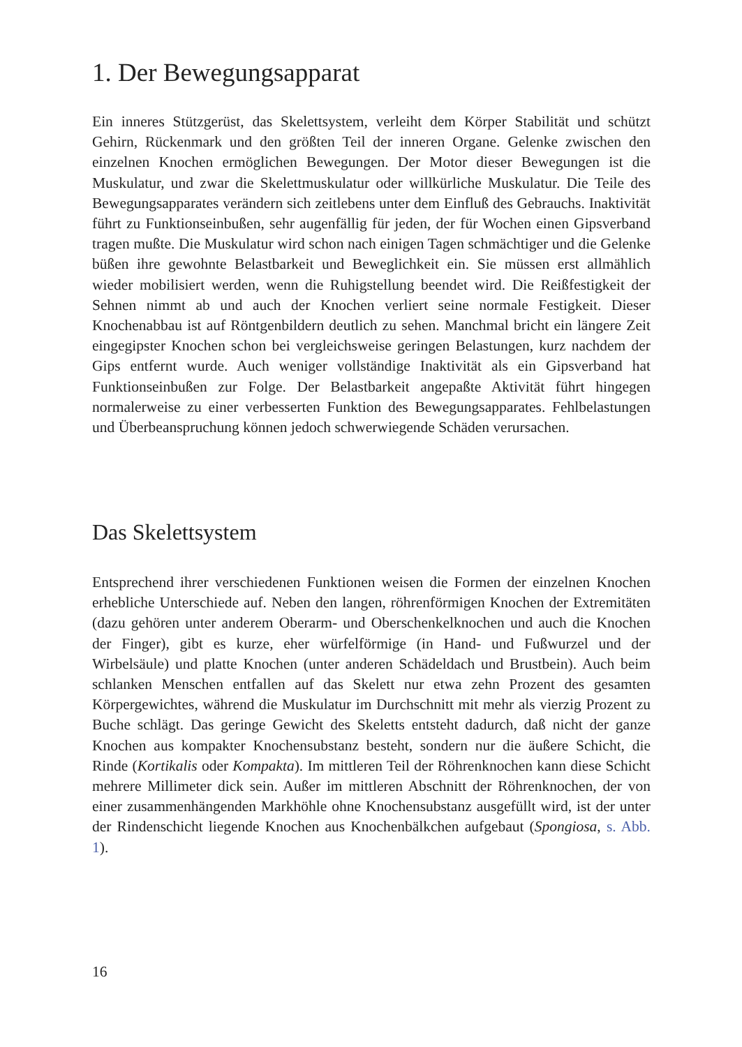1. Der Bewegungsapparat
Ein inneres Stützgerüst, das Skelettsystem, verleiht dem Körper Stabilität und schützt Gehirn, Rückenmark und den größten Teil der inneren Organe. Gelenke zwischen den einzelnen Knochen ermöglichen Bewegungen. Der Motor dieser Bewegungen ist die Muskulatur, und zwar die Skelettmuskulatur oder willkürliche Muskulatur. Die Teile des Bewegungsapparates verändern sich zeitlebens unter dem Einfluß des Gebrauchs. Inaktivität führt zu Funktionseinbußen, sehr augenfällig für jeden, der für Wochen einen Gipsverband tragen mußte. Die Muskulatur wird schon nach einigen Tagen schmächtiger und die Gelenke büßen ihre gewohnte Belastbarkeit und Beweglichkeit ein. Sie müssen erst allmählich wieder mobilisiert werden, wenn die Ruhigstellung beendet wird. Die Reißfestigkeit der Sehnen nimmt ab und auch der Knochen verliert seine normale Festigkeit. Dieser Knochenabbau ist auf Röntgenbildern deutlich zu sehen. Manchmal bricht ein längere Zeit eingegipster Knochen schon bei vergleichsweise geringen Belastungen, kurz nachdem der Gips entfernt wurde. Auch weniger vollständige Inaktivität als ein Gipsverband hat Funktionseinbußen zur Folge. Der Belastbarkeit angepaßte Aktivität führt hingegen normalerweise zu einer verbesserten Funktion des Bewegungsapparates. Fehlbelastungen und Überbeanspruchung können jedoch schwerwiegende Schäden verursachen.
Das Skelettsystem
Entsprechend ihrer verschiedenen Funktionen weisen die Formen der einzelnen Knochen erhebliche Unterschiede auf. Neben den langen, röhrenförmigen Knochen der Extremitäten (dazu gehören unter anderem Oberarm- und Oberschenkelknochen und auch die Knochen der Finger), gibt es kurze, eher würfelförmige (in Hand- und Fußwurzel und der Wirbelsäule) und platte Knochen (unter anderen Schädeldach und Brustbein). Auch beim schlanken Menschen entfallen auf das Skelett nur etwa zehn Prozent des gesamten Körpergewichtes, während die Muskulatur im Durchschnitt mit mehr als vierzig Prozent zu Buche schlägt. Das geringe Gewicht des Skeletts entsteht dadurch, daß nicht der ganze Knochen aus kompakter Knochensubstanz besteht, sondern nur die äußere Schicht, die Rinde (Kortikalis oder Kompakta). Im mittleren Teil der Röhrenknochen kann diese Schicht mehrere Millimeter dick sein. Außer im mittleren Abschnitt der Röhrenknochen, der von einer zusammenhängenden Markhöhle ohne Knochensubstanz ausgefüllt wird, ist der unter der Rindenschicht liegende Knochen aus Knochenbälkchen aufgebaut (Spongiosa, s. Abb. 1).
16